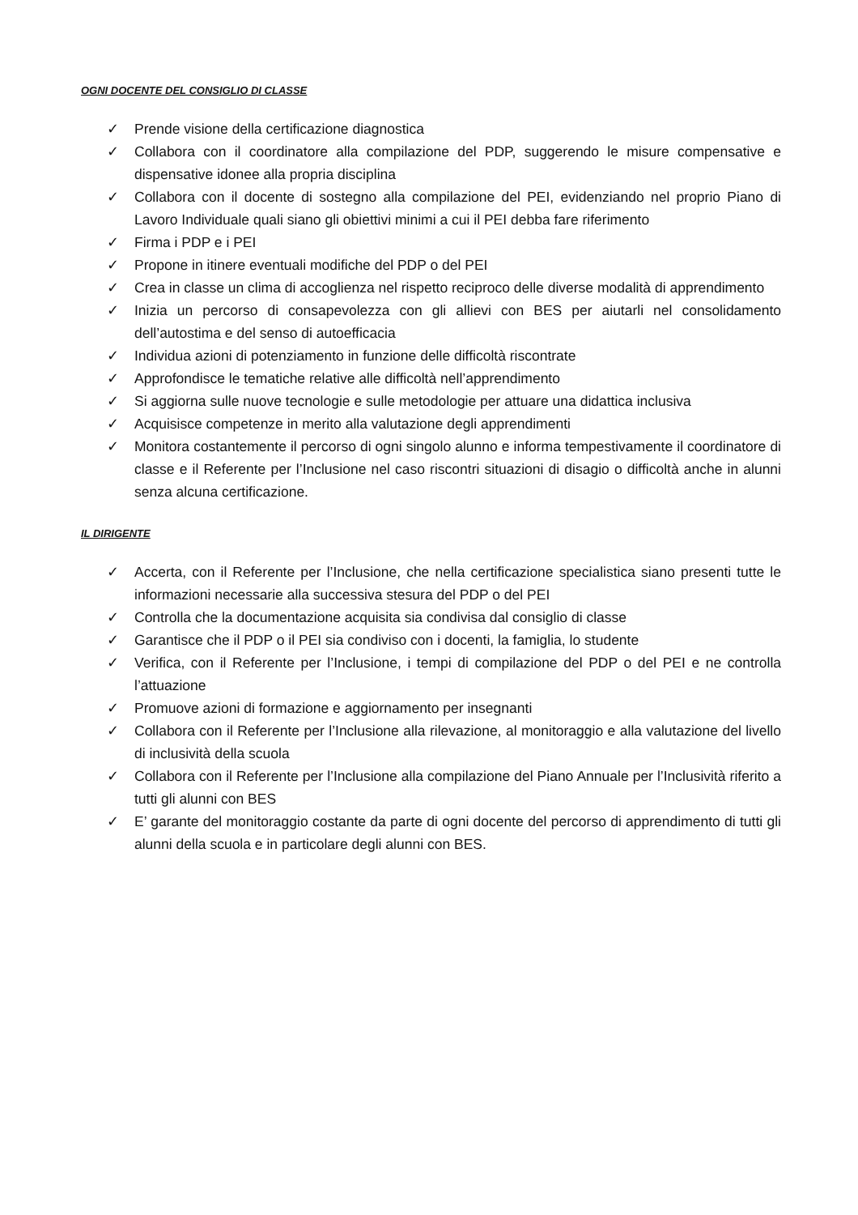OGNI DOCENTE DEL CONSIGLIO DI CLASSE
✓ Prende visione della certificazione diagnostica
✓ Collabora con il coordinatore alla compilazione del PDP, suggerendo le misure compensative e dispensative idonee alla propria disciplina
✓ Collabora con il docente di sostegno alla compilazione del PEI, evidenziando nel proprio Piano di Lavoro Individuale quali siano gli obiettivi minimi a cui il PEI debba fare riferimento
✓ Firma i PDP e i PEI
✓ Propone in itinere eventuali modifiche del PDP o del PEI
✓ Crea in classe un clima di accoglienza nel rispetto reciproco delle diverse modalità di apprendimento
✓ Inizia un percorso di consapevolezza con gli allievi con BES per aiutarli nel consolidamento dell’autostima e del senso di autoefficacia
✓ Individua azioni di potenziamento in funzione delle difficoltà riscontrate
✓ Approfondisce le tematiche relative alle difficoltà nell’apprendimento
✓ Si aggiorna sulle nuove tecnologie e sulle metodologie per attuare una didattica inclusiva
✓ Acquisisce competenze in merito alla valutazione degli apprendimenti
✓ Monitora costantemente il percorso di ogni singolo alunno e informa tempestivamente il coordinatore di classe e il Referente per l’Inclusione nel caso riscontri situazioni di disagio o difficoltà anche in alunni senza alcuna certificazione.
IL DIRIGENTE
✓ Accerta, con il Referente per l’Inclusione, che nella certificazione specialistica siano presenti tutte le informazioni necessarie alla successiva stesura del PDP o del PEI
✓ Controlla che la documentazione acquisita sia condivisa dal consiglio di classe
✓ Garantisce che il PDP o il PEI sia condiviso con i docenti, la famiglia, lo studente
✓ Verifica, con il Referente per l’Inclusione, i tempi di compilazione del PDP o del PEI e ne controlla l’attuazione
✓ Promuove azioni di formazione e aggiornamento per insegnanti
✓ Collabora con il Referente per l’Inclusione alla rilevazione, al monitoraggio e alla valutazione del livello di inclusività della scuola
✓ Collabora con il Referente per l’Inclusione alla compilazione del Piano Annuale per l’Inclusività riferito a tutti gli alunni con BES
✓ E’ garante del monitoraggio costante da parte di ogni docente del percorso di apprendimento di tutti gli alunni della scuola e in particolare degli alunni con BES.